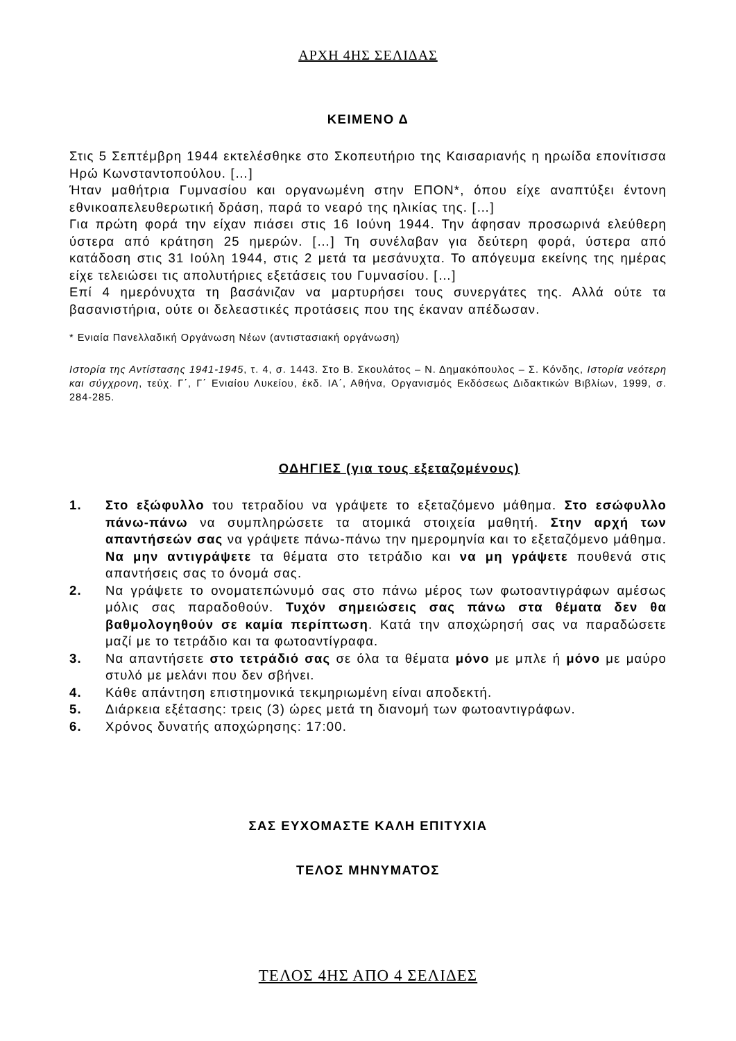ΑΡΧΗ 4ΗΣ ΣΕΛΙΔΑΣ
ΚΕΙΜΕΝΟ Δ
Στις 5 Σεπτέμβρη 1944 εκτελέσθηκε στο Σκοπευτήριο της Καισαριανής η ηρωίδα επονίτισσα Ηρώ Κωνσταντοπούλου. […]
Ήταν μαθήτρια Γυμνασίου και οργανωμένη στην ΕΠΟΝ*, όπου είχε αναπτύξει έντονη εθνικοαπελευθερωτική δράση, παρά το νεαρό της ηλικίας της. […]
Για πρώτη φορά την είχαν πιάσει στις 16 Ιούνη 1944. Την άφησαν προσωρινά ελεύθερη ύστερα από κράτηση 25 ημερών. […] Τη συνέλαβαν για δεύτερη φορά, ύστερα από κατάδοση στις 31 Ιούλη 1944, στις 2 μετά τα μεσάνυχτα. Το απόγευμα εκείνης της ημέρας είχε τελειώσει τις απολυτήριες εξετάσεις του Γυμνασίου. […]
Επί 4 ημερόνυχτα τη βασάνιζαν να μαρτυρήσει τους συνεργάτες της. Αλλά ούτε τα βασανιστήρια, ούτε οι δελεαστικές προτάσεις που της έκαναν απέδωσαν.
* Ενιαία Πανελλαδική Οργάνωση Νέων (αντιστασιακή οργάνωση)
Ιστορία της Αντίστασης 1941-1945, τ. 4, σ. 1443. Στο Β. Σκουλάτος – Ν. Δημακόπουλος – Σ. Κόνδης, Ιστορία νεότερη και σύγχρονη, τεύχ. Γ΄, Γ΄ Ενιαίου Λυκείου, έκδ. ΙΑ΄, Αθήνα, Οργανισμός Εκδόσεως Διδακτικών Βιβλίων, 1999, σ. 284-285.
ΟΔΗΓΙΕΣ (για τους εξεταζομένους)
1. Στο εξώφυλλο του τετραδίου να γράψετε το εξεταζόμενο μάθημα. Στο εσώφυλλο πάνω-πάνω να συμπληρώσετε τα ατομικά στοιχεία μαθητή. Στην αρχή των απαντήσεών σας να γράψετε πάνω-πάνω την ημερομηνία και το εξεταζόμενο μάθημα. Να μην αντιγράψετε τα θέματα στο τετράδιο και να μη γράψετε πουθενά στις απαντήσεις σας το όνομά σας.
2. Να γράψετε το ονοματεπώνυμό σας στο πάνω μέρος των φωτοαντιγράφων αμέσως μόλις σας παραδοθούν. Τυχόν σημειώσεις σας πάνω στα θέματα δεν θα βαθμολογηθούν σε καμία περίπτωση. Κατά την αποχώρησή σας να παραδώσετε μαζί με το τετράδιο και τα φωτοαντίγραφα.
3. Να απαντήσετε στο τετράδιό σας σε όλα τα θέματα μόνο με μπλε ή μόνο με μαύρο στυλό με μελάνι που δεν σβήνει.
4. Κάθε απάντηση επιστημονικά τεκμηριωμένη είναι αποδεκτή.
5. Διάρκεια εξέτασης: τρεις (3) ώρες μετά τη διανομή των φωτοαντιγράφων.
6. Χρόνος δυνατής αποχώρησης: 17:00.
ΣΑΣ ΕΥΧΟΜΑΣΤΕ ΚΑΛΗ ΕΠΙΤΥΧΙΑ
ΤΕΛΟΣ ΜΗΝΥΜΑΤΟΣ
ΤΕΛΟΣ 4ΗΣ ΑΠΟ 4 ΣΕΛΙΔΕΣ